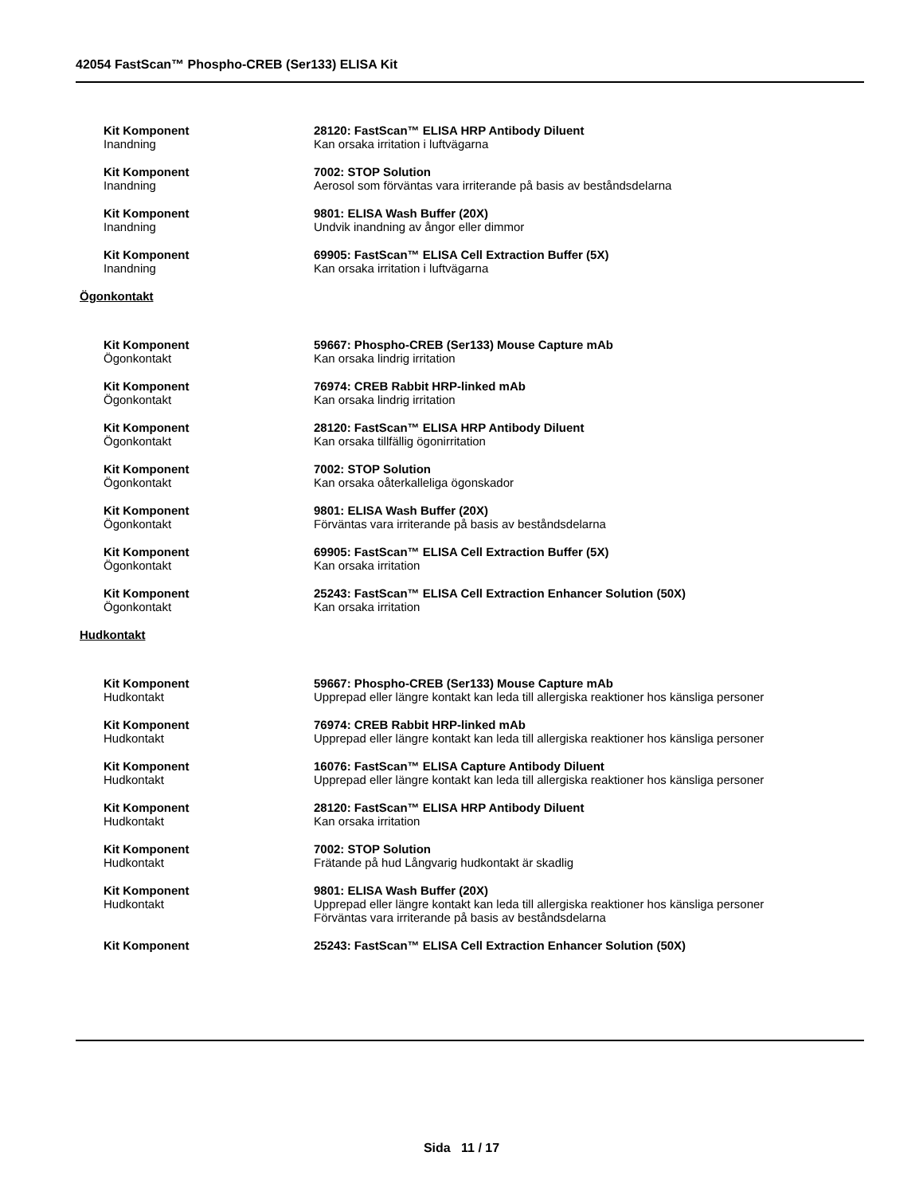42054 FastScan™ Phospho-CREB (Ser133) ELISA Kit
Kit Komponent
Inandning
28120: FastScan™ ELISA HRP Antibody Diluent
Kan orsaka irritation i luftvägarna
Kit Komponent
Inandning
7002: STOP Solution
Aerosol som förväntas vara irriterande på basis av beståndsdelarna
Kit Komponent
Inandning
9801: ELISA Wash Buffer (20X)
Undvik inandning av ångor eller dimmor
Kit Komponent
Inandning
69905: FastScan™ ELISA Cell Extraction Buffer (5X)
Kan orsaka irritation i luftvägarna
Ögonkontakt
Kit Komponent
Ögonkontakt
59667: Phospho-CREB (Ser133) Mouse Capture mAb
Kan orsaka lindrig irritation
Kit Komponent
Ögonkontakt
76974: CREB Rabbit HRP-linked mAb
Kan orsaka lindrig irritation
Kit Komponent
Ögonkontakt
28120: FastScan™ ELISA HRP Antibody Diluent
Kan orsaka tillfällig ögonirritation
Kit Komponent
Ögonkontakt
7002: STOP Solution
Kan orsaka oåterkalleliga ögonskador
Kit Komponent
Ögonkontakt
9801: ELISA Wash Buffer (20X)
Förväntas vara irriterande på basis av beståndsdelarna
Kit Komponent
Ögonkontakt
69905: FastScan™ ELISA Cell Extraction Buffer (5X)
Kan orsaka irritation
Kit Komponent
Ögonkontakt
25243: FastScan™ ELISA Cell Extraction Enhancer Solution (50X)
Kan orsaka irritation
Hudkontakt
Kit Komponent
Hudkontakt
59667: Phospho-CREB (Ser133) Mouse Capture mAb
Upprepad eller längre kontakt kan leda till allergiska reaktioner hos känsliga personer
Kit Komponent
Hudkontakt
76974: CREB Rabbit HRP-linked mAb
Upprepad eller längre kontakt kan leda till allergiska reaktioner hos känsliga personer
Kit Komponent
Hudkontakt
16076: FastScan™ ELISA Capture Antibody Diluent
Upprepad eller längre kontakt kan leda till allergiska reaktioner hos känsliga personer
Kit Komponent
Hudkontakt
28120: FastScan™ ELISA HRP Antibody Diluent
Kan orsaka irritation
Kit Komponent
Hudkontakt
7002: STOP Solution
Frätande på hud Långvarig hudkontakt är skadlig
Kit Komponent
Hudkontakt
9801: ELISA Wash Buffer (20X)
Upprepad eller längre kontakt kan leda till allergiska reaktioner hos känsliga personer
Förväntas vara irriterande på basis av beståndsdelarna
Kit Komponent 25243: FastScan™ ELISA Cell Extraction Enhancer Solution (50X)
Sida 11 / 17